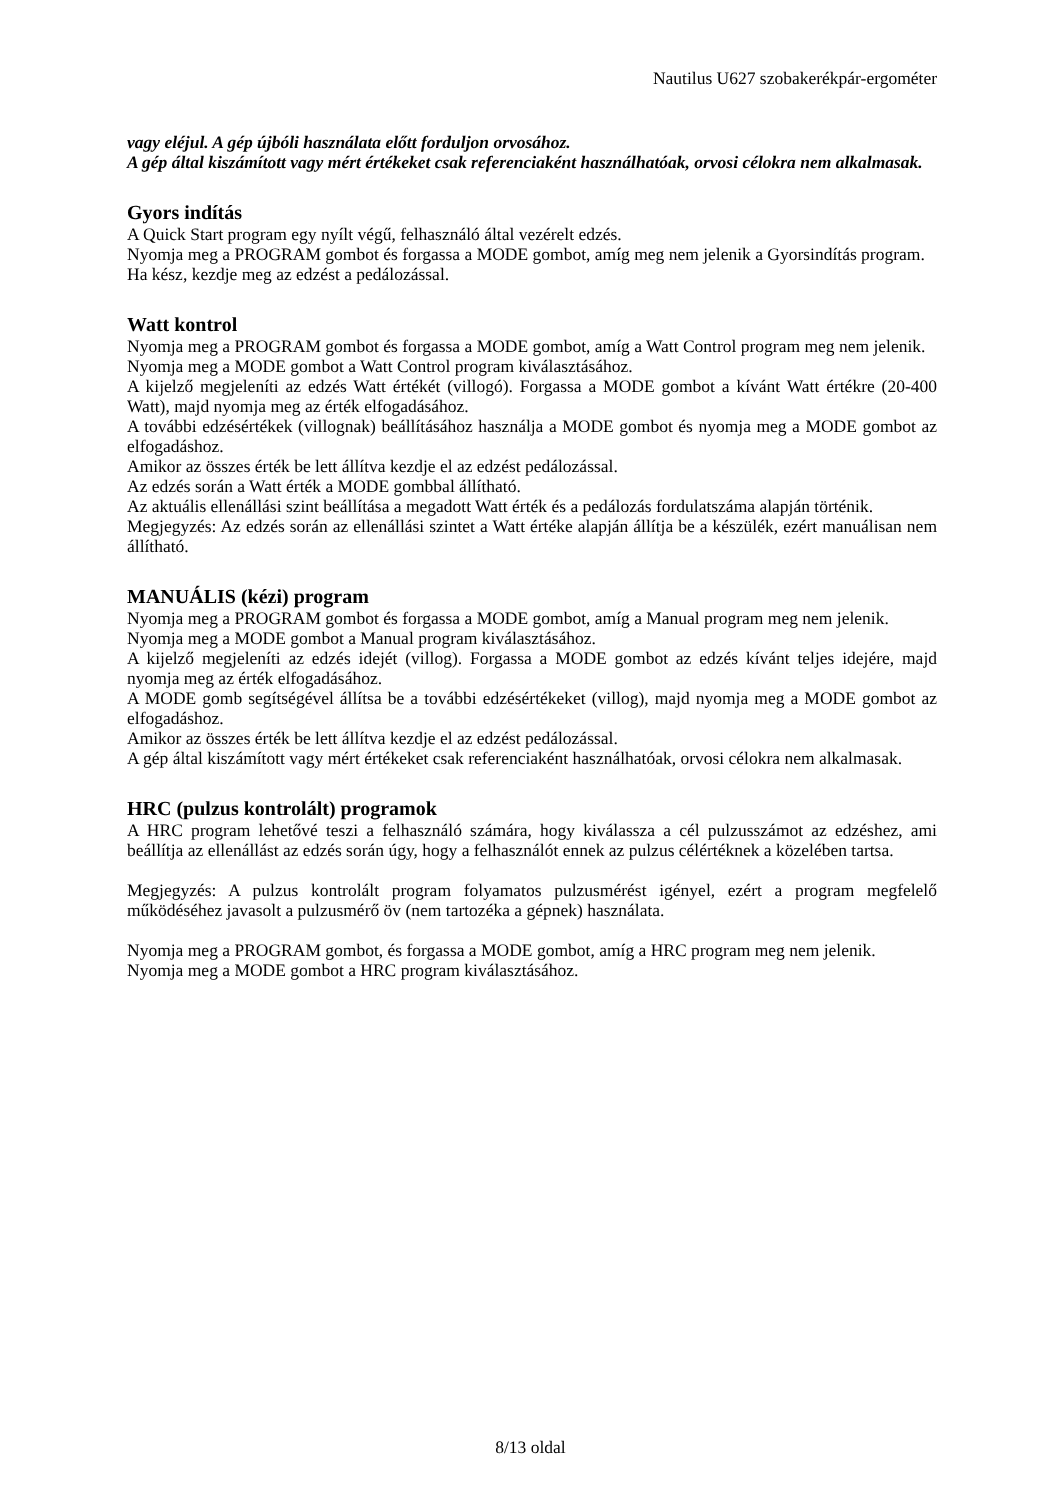Nautilus U627 szobakerékpár-ergométer
vagy eléjul. A gép újbóli használata előtt forduljon orvosához.
A gép által kiszámított vagy mért értékeket csak referenciaként használhatóak, orvosi célokra nem alkalmasak.
Gyors indítás
A Quick Start program egy nyílt végű, felhasználó által vezérelt edzés.
Nyomja meg a PROGRAM gombot és forgassa a MODE gombot, amíg meg nem jelenik a Gyorsindítás program.
Ha kész, kezdje meg az edzést a pedálozással.
Watt kontrol
Nyomja meg a PROGRAM gombot és forgassa a MODE gombot, amíg a Watt Control program meg nem jelenik.
Nyomja meg a MODE gombot a Watt Control program kiválasztásához.
A kijelző megjeleníti az edzés Watt értékét (villogó). Forgassa a MODE gombot a kívánt Watt értékre (20-400 Watt), majd nyomja meg az érték elfogadásához.
A további edzésértékek (villognak) beállításához használja a MODE gombot és nyomja meg a MODE gombot az elfogadáshoz.
Amikor az összes érték be lett állítva kezdje el az edzést pedálozással.
Az edzés során a Watt érték a MODE gombbal állítható.
Az aktuális ellenállási szint beállítása a megadott Watt érték és a pedálozás fordulatszáma alapján történik.
Megjegyzés: Az edzés során az ellenállási szintet a Watt értéke alapján állítja be a készülék, ezért manuálisan nem állítható.
MANUÁLIS (kézi) program
Nyomja meg a PROGRAM gombot és forgassa a MODE gombot, amíg a Manual program meg nem jelenik.
Nyomja meg a MODE gombot a Manual program kiválasztásához.
A kijelző megjeleníti az edzés idejét (villog). Forgassa a MODE gombot az edzés kívánt teljes idejére, majd nyomja meg az érték elfogadásához.
A MODE gomb segítségével állítsa be a további edzésértékeket (villog), majd nyomja meg a MODE gombot az elfogadáshoz.
Amikor az összes érték be lett állítva kezdje el az edzést pedálozással.
A gép által kiszámított vagy mért értékeket csak referenciaként használhatóak, orvosi célokra nem alkalmasak.
HRC (pulzus kontrolált) programok
A HRC program lehetővé teszi a felhasználó számára, hogy kiválassza a cél pulzusszámot az edzéshez, ami beállítja az ellenállást az edzés során úgy, hogy a felhasználót ennek az pulzus célértéknek a közelében tartsa.
Megjegyzés: A pulzus kontrolált program folyamatos pulzusmérést igényel, ezért a program megfelelő működéséhez javasolt a pulzusmérő öv (nem tartozéka a gépnek) használata.
Nyomja meg a PROGRAM gombot, és forgassa a MODE gombot, amíg a HRC program meg nem jelenik.
Nyomja meg a MODE gombot a HRC program kiválasztásához.
8/13 oldal